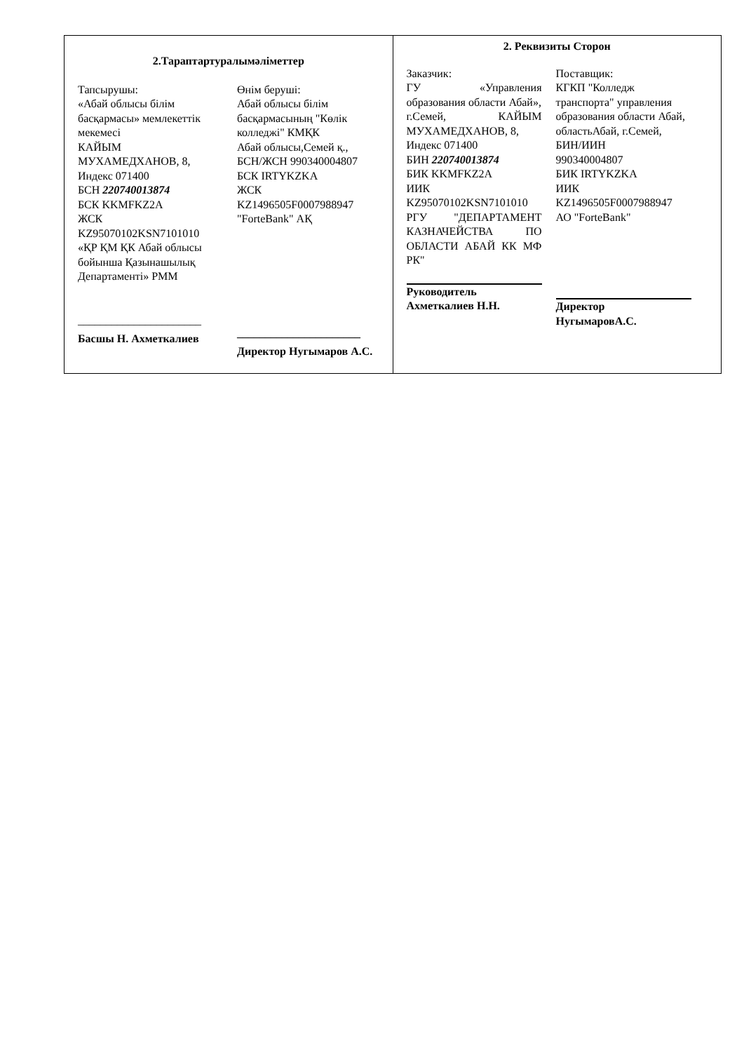| 2.Тараптартуралымәліметтер Тапсырушы: «Абай облысы білім басқармасы» мемлекеттік мекемесі КАЙЫМ МУХАМЕДХАНОВ, 8, Индекс 071400 БСН 220740013874 БСК KKMFKZ2A ЖСК KZ95070102KSN7101010 «ҚР ҚМ ҚК Абай облысы бойынша Қазынашылық Департаменті» РММ ______________________ Басшы Н. Ахметкалиев Өнім беруші: Абай облысы білім басқармасының "Көлік колледжі" КМҚК Абай облысы,Семей қ., БСН/ЖСН 990340004807 БСК IRTYKZKA ЖСК KZ1496505F0007988947 "ForteBank" АҚ ______________________ Директор Нугымаров А.С. | 2. Реквизиты Сторон Заказчик: ГУ «Управления образования области Абай», г.Семей, КАЙЫМ МУХАМЕДХАНОВ, 8, Индекс 071400 БИН 220740013874 БИК KKMFKZ2A ИИК KZ95070102KSN7101010 РГУ "ДЕПАРТАМЕНТ КАЗНАЧЕЙСТВА ПО ОБЛАСТИ АБАЙ КК МФ РК" Руководитель Ахметкалиев Н.Н. Поставщик: КГКП "Колледж транспорта" управления образования области Абай, областьАбай, г.Семей, БИН/ИИН 990340004807 БИК IRTYKZKA ИИК KZ1496505F0007988947 АО "ForteBank" Директор НугымаровА.С. |